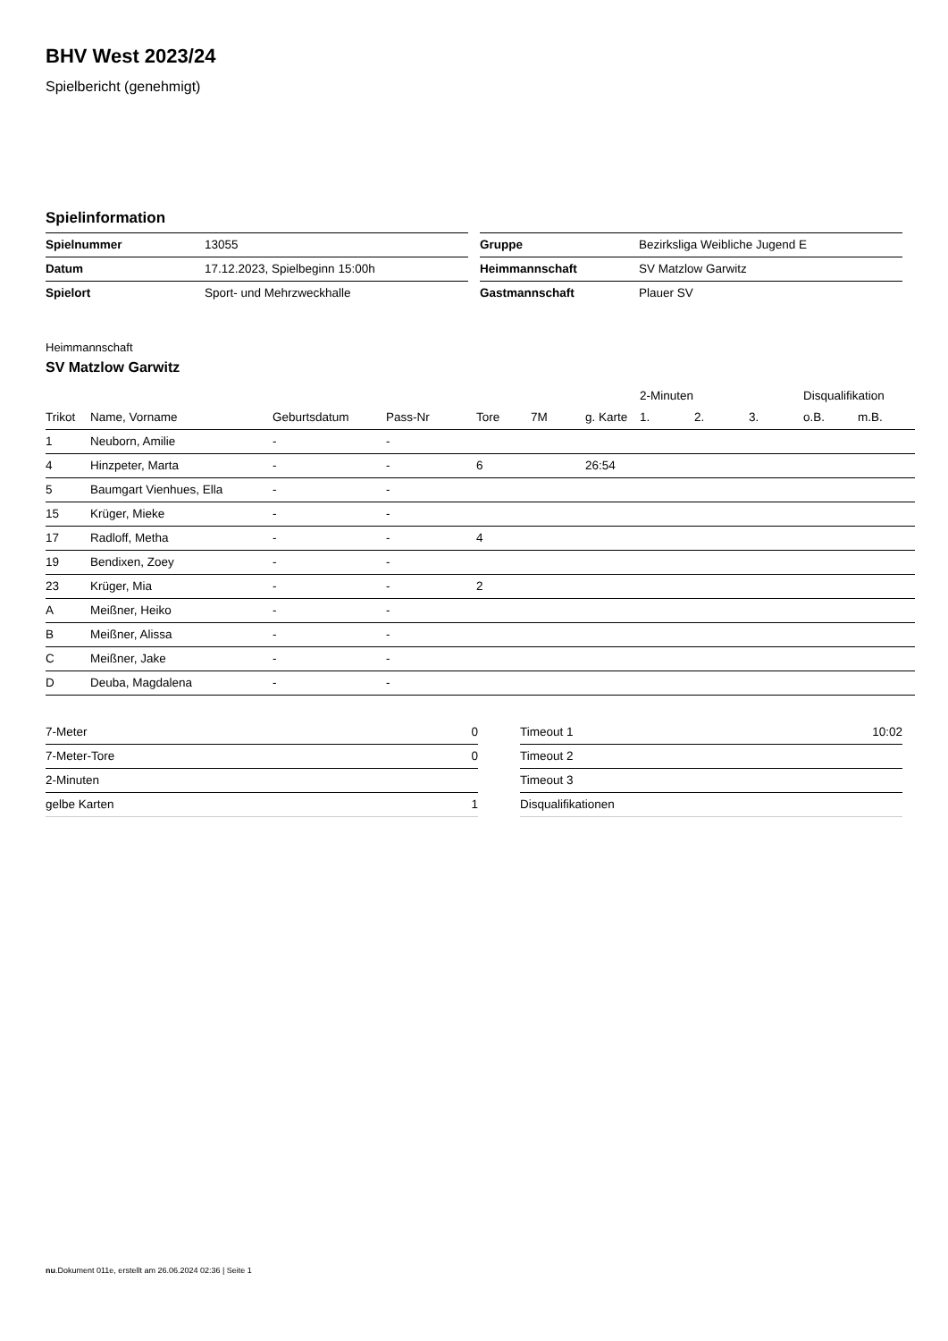BHV West 2023/24
Spielbericht (genehmigt)
Spielinformation
| Spielnummer | 13055 |
| Datum | 17.12.2023, Spielbeginn 15:00h |
| Spielort | Sport- und Mehrzweckhalle |
| Gruppe | Bezirksliga Weibliche Jugend E |
| Heimmannschaft | SV Matzlow Garwitz |
| Gastmannschaft | Plauer SV |
Heimmannschaft
SV Matzlow Garwitz
| | | | | | | | 2-Minuten | | | Disqualifikation | |
| --- | --- | --- | --- | --- | --- | --- | --- | --- | --- | --- | --- |
| Trikot | Name, Vorname | Geburtsdatum | Pass-Nr | Tore | 7M | g. Karte | 1. | 2. | 3. | o.B. | m.B. |
| 1 | Neuborn, Amilie | - | - | | | | | | | | |
| 4 | Hinzpeter, Marta | - | - | 6 | | 26:54 | | | | | |
| 5 | Baumgart Vienhues, Ella | - | - | | | | | | | | |
| 15 | Krüger, Mieke | - | - | | | | | | | | |
| 17 | Radloff, Metha | - | - | 4 | | | | | | | |
| 19 | Bendixen, Zoey | - | - | | | | | | | | |
| 23 | Krüger, Mia | - | - | 2 | | | | | | | |
| A | Meißner, Heiko | - | - | | | | | | | | |
| B | Meißner, Alissa | - | - | | | | | | | | |
| C | Meißner, Jake | - | - | | | | | | | | |
| D | Deuba, Magdalena | - | - | | | | | | | | |
| 7-Meter | 0 |
| 7-Meter-Tore | 0 |
| 2-Minuten | |
| gelbe Karten | 1 |
| Timeout 1 | 10:02 |
| Timeout 2 | |
| Timeout 3 | |
| Disqualifikationen | |
nu.Dokument 011e, erstellt am 26.06.2024 02:36 | Seite 1